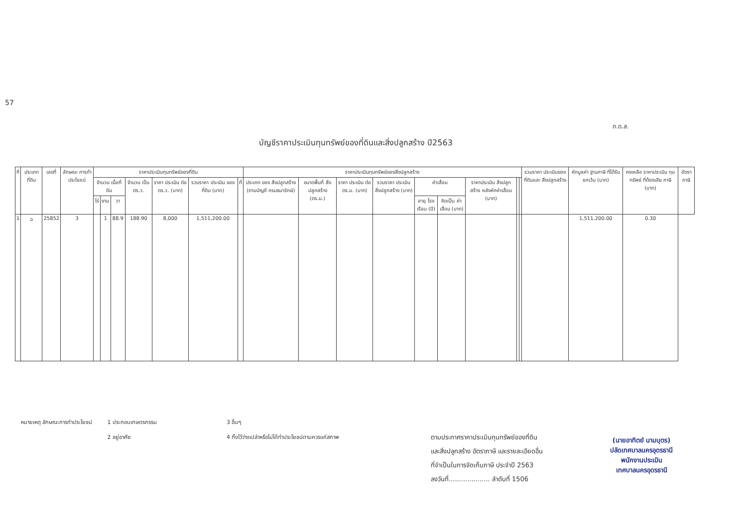57
ภ.ด.ส.
บัญชีราคาประเมินทุนทรัพย์ของที่ดินและสิ่งปลูกสร้าง ปี2563
| ที่ | ประเภท ที่ดิน | เลขที่ | ลักษณะ การทำ ประโยชน์ | ราคาประเมินทุนทรัพย์ของที่ดิน | | | | | | | ราคาประเมินทุนทรัพย์ของสิ่งปลูกสร้าง | | | | | | | | | รวมราคา ประเมินของ ที่ดินและ สิ่งปลูกสร้าง | หักมูลค่า ฐานภาษี ที่ได้รับ ยกเว้น (บาท) | คงเหลือ ราคาประเมิน ทุนทรัพย์ ที่ต้องเสีย ภาษี (บาท) | อัตราภาษี |
| --- | --- | --- | --- | --- | --- | --- | --- | --- | --- | --- | --- | --- | --- | --- | --- | --- | --- | --- | --- | --- | --- | --- | --- |
| | | | | จำนวน เนื้อที่ดิน | | | จำนวน เป็น ตร.ว. | ราคา ประเมิน ต่อ ตร.ว. (บาท) | รวมราคา ประเมิน ของที่ดิน (บาท) | ที่ | ประเภท ของ สิ่งปลูกสร้าง (ตามบัญชี กรมธนารักษ์) | ขนาดพื้นที่ สิ่งปลูกสร้าง (ตร.ม.) | ราคา ประเมิน ต่อ ตร.ม. (บาท) | รวมราคา ประเมิน สิ่งปลูกสร้าง (บาท) | ค่าเสื่อม | | ราคาประเมิน สิ่งปลูกสร้าง หลังหักค่าเสื่อม (บาท) | | | | | | |
| | | | | ไร่ | งาน | วา | | | | | | | | | อายุ โรงเรือน (ปี) | คิดเป็น ค่าเสื่อม (บาท) | | | | | | | |
| 1 | ฉ | 25852 | 3 | | 1 | 88.9 | 188.90 | 8,000 | 1,511,200.00 | | | | | | | | | | | | 1,511,200.00 | 0.30 | |
หมายเหตุ ลักษณะการทำประโยชน์ 1 ประกอบเกษตรกรรม
2 อยู่อาศัย
3 อื่นๆ
4 ทิ้งไว้ว่างเปล่าหรือไม่ได้ทำประโยชน์ตามควรแก่สภาพ
ตามประกาศราคาประเมินทุนทรัพย์ของที่ดิน
และสิ่งปลูกสร้าง อัตราภาษี และรายละเอียดอื่น
ที่จำเป็นในการจัดเก็บภาษี ประจำปี 2563
ลงวันที่.................... ลำดับที่ 1506
(นายอาทิตย์ นามบุตร)
ปลัดเทศบาลนครอุดรธานี
พนักงานประเมิน
เทศบาลนครอุดรธานี